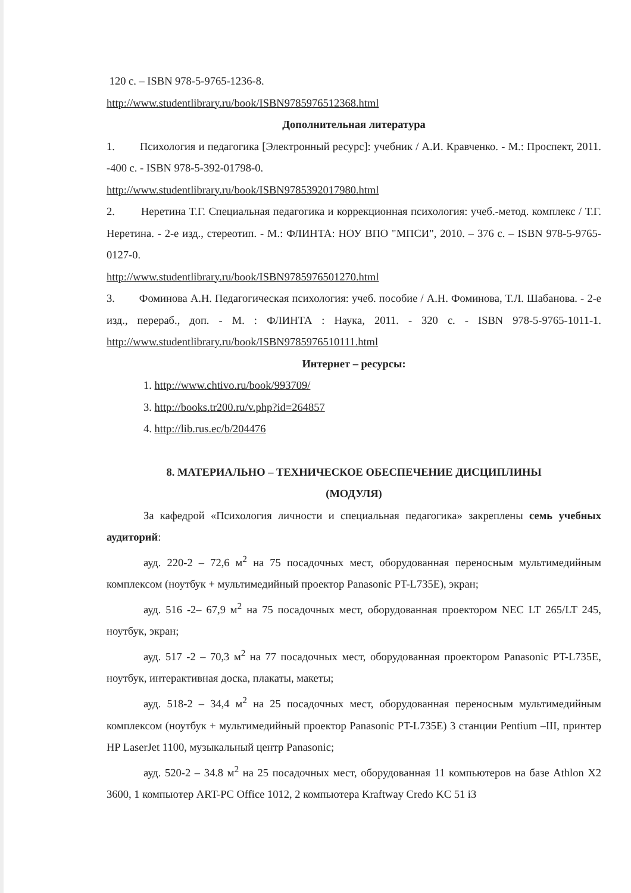120 с. – ISBN 978-5-9765-1236-8.
http://www.studentlibrary.ru/book/ISBN9785976512368.html
Дополнительная литература
1. Психология и педагогика [Электронный ресурс]: учебник / А.И. Кравченко. - М.: Проспект, 2011. -400 с. - ISBN 978-5-392-01798-0.
http://www.studentlibrary.ru/book/ISBN9785392017980.html
2. Неретина Т.Г. Специальная педагогика и коррекционная психология: учеб.-метод. комплекс / Т.Г. Неретина. - 2-е изд., стереотип. - М.: ФЛИНТА: НОУ ВПО "МПСИ", 2010. – 376 с. – ISBN 978-5-9765-0127-0.
http://www.studentlibrary.ru/book/ISBN9785976501270.html
3. Фоминова А.Н. Педагогическая психология: учеб. пособие / А.Н. Фоминова, Т.Л. Шабанова. - 2-е изд., перераб., доп. - М. : ФЛИНТА : Наука, 2011. - 320 с. - ISBN 978-5-9765-1011-1. http://www.studentlibrary.ru/book/ISBN9785976510111.html
Интернет – ресурсы:
1. http://www.chtivo.ru/book/993709/
3. http://books.tr200.ru/v.php?id=264857
4. http://lib.rus.ec/b/204476
8. МАТЕРИАЛЬНО – ТЕХНИЧЕСКОЕ ОБЕСПЕЧЕНИЕ ДИСЦИПЛИНЫ
(МОДУЛЯ)
За кафедрой «Психология личности и специальная педагогика» закреплены семь учебных аудиторий:
ауд. 220-2 – 72,6 м<sup>2</sup> на 75 посадочных мест, оборудованная переносным мультимедийным комплексом (ноутбук + мультимедийный проектор Panasonic PT-L735E), экран;
ауд. 516 -2– 67,9 м<sup>2</sup> на 75 посадочных мест, оборудованная проектором NEC LT 265/LT 245, ноутбук, экран;
ауд. 517 -2 – 70,3 м<sup>2</sup> на 77 посадочных мест, оборудованная проектором Panasonic PT-L735E, ноутбук, интерактивная доска, плакаты, макеты;
ауд. 518-2 – 34,4 м<sup>2</sup> на 25 посадочных мест, оборудованная переносным мультимедийным комплексом (ноутбук + мультимедийный проектор Panasonic PT-L735E) 3 станции Pentium –III, принтер HP LaserJet 1100, музыкальный центр Panasonic;
ауд. 520-2 – 34.8 м<sup>2</sup> на 25 посадочных мест, оборудованная 11 компьютеров на базе Athlon X2 3600, 1 компьютер ART-PC Office 1012, 2 компьютера Kraftway Credo KC 51 i3